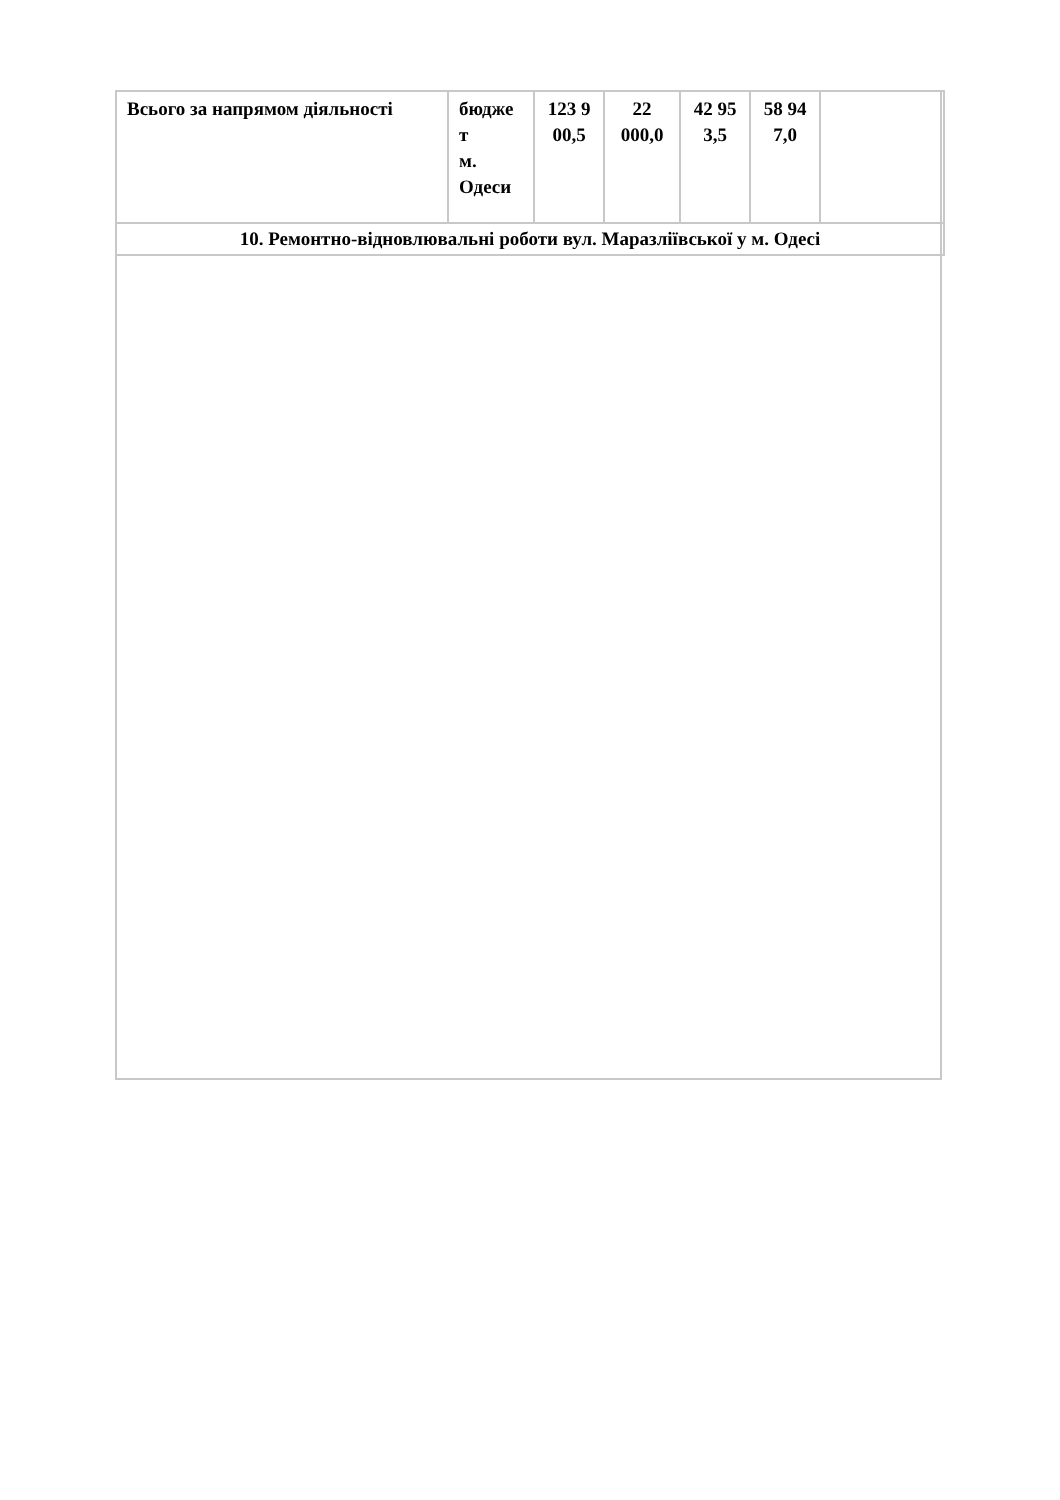| Всього за напрямом діяльності | бюдже т м. Одеси | 123 9 00,5 | 22 000,0 | 42 95 3,5 | 58 94 7,0 | |
| 10. Ремонтно-відновлювальні роботи вул. Маразліївської у м. Одесі | | | | | | |